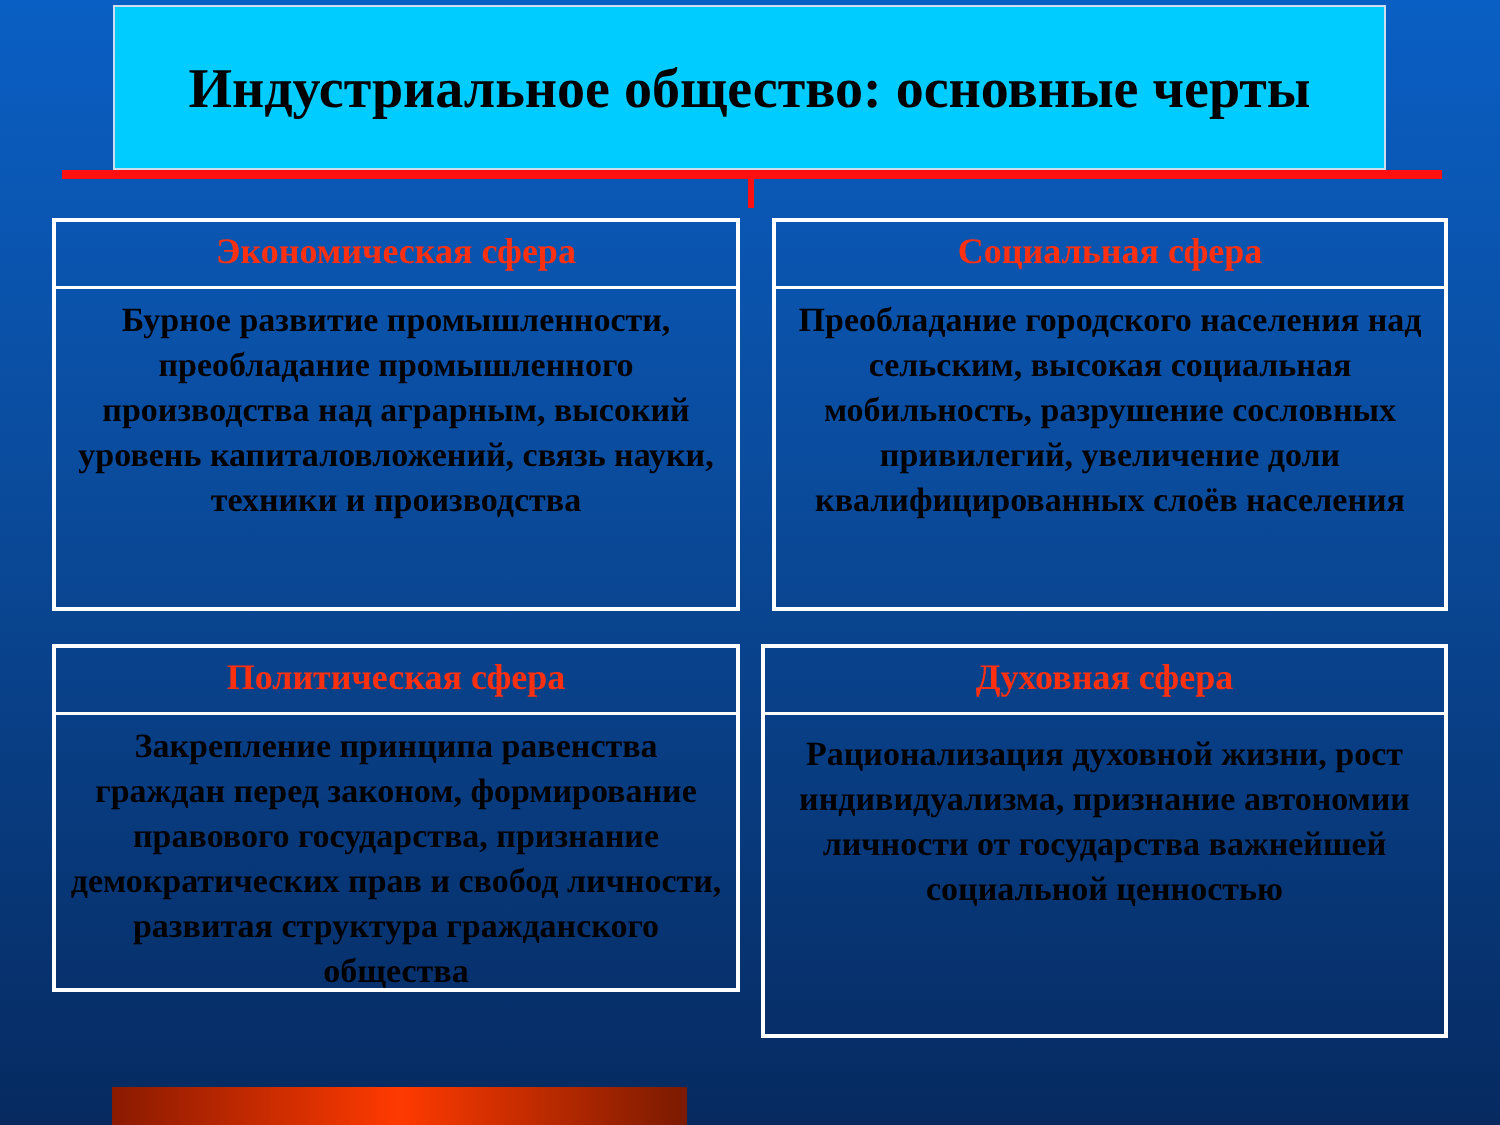Индустриальное общество: основные черты
Экономическая сфера
Бурное развитие промышленности, преобладание промышленного производства над аграрным, высокий уровень капиталовложений, связь науки, техники и производства
Социальная сфера
Преобладание городского населения над сельским, высокая социальная мобильность, разрушение сословных привилегий, увеличение доли квалифицированных слоёв населения
Политическая сфера
Закрепление принципа равенства граждан перед законом, формирование правового государства, признание демократических прав и свобод личности, развитая структура гражданского общества
Духовная сфера
Рационализация духовной жизни, рост индивидуализма, признание автономии личности от государства важнейшей социальной ценностью